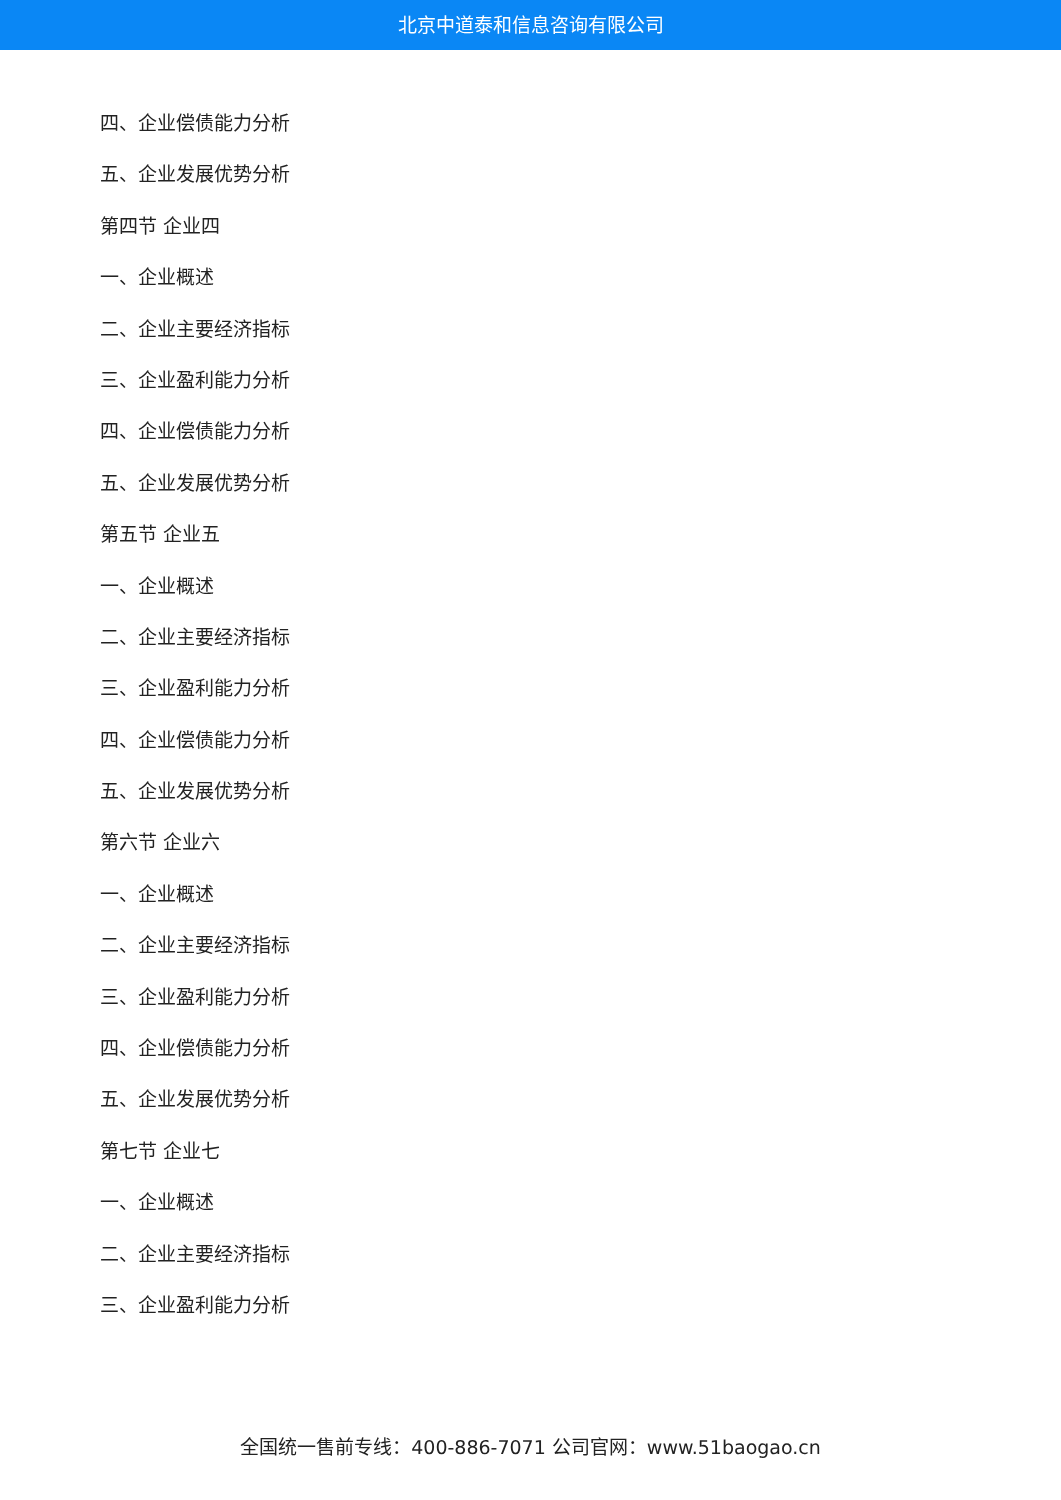北京中道泰和信息咨询有限公司
四、企业偿债能力分析
五、企业发展优势分析
第四节 企业四
一、企业概述
二、企业主要经济指标
三、企业盈利能力分析
四、企业偿债能力分析
五、企业发展优势分析
第五节 企业五
一、企业概述
二、企业主要经济指标
三、企业盈利能力分析
四、企业偿债能力分析
五、企业发展优势分析
第六节 企业六
一、企业概述
二、企业主要经济指标
三、企业盈利能力分析
四、企业偿债能力分析
五、企业发展优势分析
第七节 企业七
一、企业概述
二、企业主要经济指标
三、企业盈利能力分析
全国统一售前专线：400-886-7071 公司官网：www.51baogao.cn